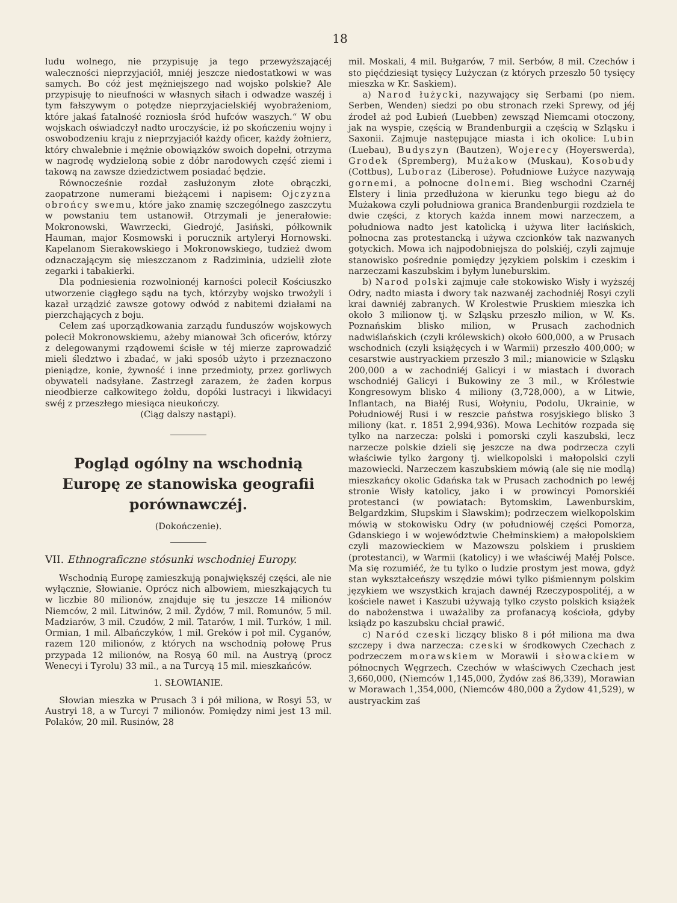18
ludu wolnego, nie przypisuję ja tego przewyższającéj waleczności nieprzyjaciół, mniéj jeszcze niedostatkowi w was samych. Bo cóż jest mężniejszego nad wojsko polskie? Ale przypisuję to nieufności w własnych siłach i odwadze waszéj i tym fałszywym o potędze nieprzyjacielskiéj wyobrażeniom, które jakaś fatalność rozniosła śród hufców waszych.“ W obu wojskach oświadczył nadto uroczyście, iż po skończeniu wojny i oswobodzeniu kraju z nieprzyjaciół każdy oficer, każdy żołnierz, który chwalebnie i mężnie obowiązków swoich dopełni, otrzyma w nagrodę wydzieloną sobie z dóbr narodowych część ziemi i takową na zawsze dziedzictwem posiadać będzie.
Równocześnie rozdał zasłużonym złote obrączki, zaopatrzone numerami bieżącemi i napisem: Ojczyzna obrońcy swemu, które jako znamię szczególnego zaszczytu w powstaniu tem ustanowił. Otrzymali je jenerałowie: Mokronowski, Wawrzecki, Giedrojć, Jasiński, półkownik Hauman, major Kosmowski i porucznik artyleryi Hornowski. Kapelanom Sierakowskiego i Mokronowskiego, tudzież dwom odznaczającym się mieszczanom z Radziminia, udzielił złote zegarki i tabakierki.
Dla podniesienia rozwolnionéj karności polecił Kościuszko utworzenie ciągłego sądu na tych, którzyby wojsko trwożyli i kazał urządzić zawsze gotowy odwód z nabitemi działami na pierzchających z boju.
Celem zaś uporządkowania zarządu funduszów wojskowych polecił Mokronowskiemu, ażeby mianował 3ch oficerów, którzy z delegowanymi rządowemi ścisłe w téj mierze zaprowadzić mieli śledztwo i zbadać, w jaki sposób użyto i przeznaczono pieniądze, konie, żywność i inne przedmioty, przez gorliwych obywateli nadsyłane. Zastrzegł zarazem, że żaden korpus nieodbierze całkowitego żołdu, dopóki lustracyi i likwidacyi swéj z przeszłego miesiąca nieukończy.
(Ciąg dalszy nastąpi).
Pogląd ogólny na wschodnią Europę ze stanowiska geografii porównawczéj.
(Dokończenie).
VII. Ethnograficzne stósunki wschodniej Europy.
Wschodnią Europę zamieszkują ponajwiększéj części, ale nie wyłącznie, Słowianie. Oprócz nich albowiem, mieszkających tu w liczbie 80 milionów, znajduje się tu jeszcze 14 milionów Niemców, 2 mil. Litwinów, 2 mil. Żydów, 7 mil. Romunów, 5 mil. Madziarów, 3 mil. Czudów, 2 mil. Tatarów, 1 mil. Turków, 1 mil. Ormian, 1 mil. Albańczyków, 1 mil. Greków i poł mil. Cyganów, razem 120 milionów, z których na wschodnią połowę Prus przypada 12 milionów, na Rosyą 60 mil. na Austryą (procz Wenecyi i Tyrolu) 33 mil., a na Turcyą 15 mil. mieszkańców.
1. SŁOWIANIE.
Słowian mieszka w Prusach 3 i pół miliona, w Rosyi 53, w Austryi 18, a w Turcyi 7 milionów. Pomiędzy nimi jest 13 mil. Polaków, 20 mil. Rusinów, 28
mil. Moskali, 4 mil. Bułgarów, 7 mil. Serbów, 8 mil. Czechów i sto pięćdziesiąt tysięcy Lużyczan (z których przeszło 50 tysięcy mieszka w Kr. Saskiem).
a) Narod łużycki, nazywający się Serbami (po niem. Serben, Wenden) siedzi po obu stronach rzeki Sprewy, od jéj źrodeł aż pod Łubień (Luebben) zewsząd Niemcami otoczony, jak na wyspie, częścią w Brandenburgii a częścią w Szląsku i Saxonii. Zajmuje następujące miasta i ich okolice: Lubin (Luebau), Budyszyn (Bautzen), Wojerecy (Hoyerswerda), Grodek (Spremberg), Mużakow (Muskau), Kosobudy (Cottbus), Luboraz (Liberose). Południowe Łużyce nazywają gornemi, a połnocne dolnemi. Bieg wschodni Czarnéj Elstery i linia przedłużona w kierunku tego biegu aż do Mużakowa czyli południowa granica Brandenburgii rozdziela te dwie części, z ktorych każda innem mowi narzeczem, a południowa nadto jest katolicką i używa liter łacińskich, połnocna zas protestancką i używa czcionków tak nazwanych gotyckich. Mowa ich najpodobniejsza do polskiéj, czyli zajmuje stanowisko pośrednie pomiędzy językiem polskim i czeskim i narzeczami kaszubskim i byłym luneburskim.
b) Narod polski zajmuje całe stokowisko Wisły i wyższéj Odry, nadto miasta i dwory tak nazwanéj zachodniéj Rosyi czyli krai dawniéj zabranych. W Krolestwie Pruskiem mieszka ich około 3 milionow tj. w Szląsku przeszło milion, w W. Ks. Poznańskim blisko milion, w Prusach zachodnich nadwiślańskich (czyli królewskich) około 600,000, a w Prusach wschodnich (czyli książęcych i w Warmii) przeszło 400,000; w cesarstwie austryackiem przeszło 3 mil.; mianowicie w Szląsku 200,000 a w zachodniéj Galicyi i w miastach i dworach wschodniéj Galicyi i Bukowiny ze 3 mil., w Królestwie Kongresowym blisko 4 miliony (3,728,000), a w Litwie, Inflantach, na Białéj Rusi, Wołyniu, Podolu, Ukrainie, w Południowéj Rusi i w reszcie państwa rosyjskiego blisko 3 miliony (kat. r. 1851 2,994,936). Mowa Lechitów rozpada się tylko na narzecza: polski i pomorski czyli kaszubski, lecz narzecze polskie dzieli się jeszcze na dwa podrzecza czyli właściwie tylko żargony tj. wielkopolski i małopolski czyli mazowiecki. Narzeczem kaszubskiem mówią (ale się nie modlą) mieszkańcy okolic Gdańska tak w Prusach zachodnich po lewéj stronie Wisły katolicy, jako i w prowincyi Pomorskiéi protestanci (w powiatach: Bytomskim, Lawenburskim, Belgardzkim, Słupskim i Sławskim); podrzeczem wielkopolskim mówią w stokowisku Odry (w południowéj części Pomorza, Gdanskiego i w województwie Chełminskiem) a małopolskiem czyli mazowieckiem w Mazowszu polskiem i pruskiem (protestanci), w Warmii (katolicy) i we właściwéj Małéj Polsce. Ma się rozumiéć, że tu tylko o ludzie prostym jest mowa, gdyż stan wykształceńszy wszędzie mówi tylko piśmiennym polskim językiem we wszystkich krajach dawnéj Rzeczypospolitéj, a w kościele nawet i Kaszubi używają tylko czysto polskich książek do nabożenstwa i uważaliby za profanacyą kościoła, gdyby ksiądz po kaszubsku chciał prawić.
c) Naród czeski liczący blisko 8 i pół miliona ma dwa szczepy i dwa narzecza: czeski w środkowych Czechach z podrzeczem morawskiem w Morawii i słowackiem w północnych Węgrzech. Czechów w właściwych Czechach jest 3,660,000, (Niemców 1,145,000, Żydów zaś 86,339), Morawian w Morawach 1,354,000, (Niemców 480,000 a Żydow 41,529), w austryackim zaś